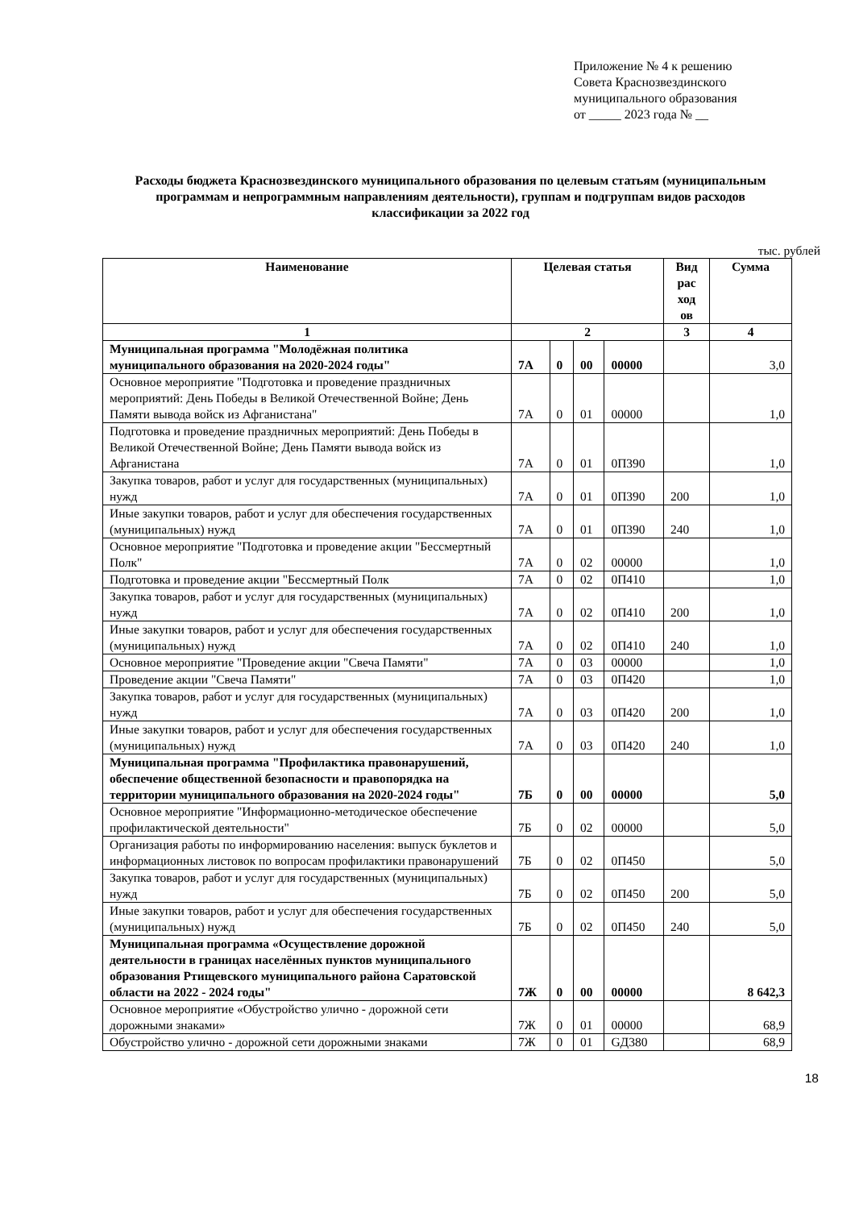Приложение № 4 к решению
Совета Краснозвездинского
муниципального образования
от _____ 2023 года № __
Расходы бюджета Краснозвездинского муниципального образования по целевым статьям (муниципальным программам и непрограммным направлениям деятельности), группам и подгруппам видов расходов классификации за 2022 год
тыс. рублей
| Наименование | Целевая статья | | | | Вид рас ход ов | Сумма |
| --- | --- | --- | --- | --- | --- | --- |
| 1 | 2 | | | | 3 | 4 |
| Муниципальная программа "Молодёжная политика муниципального образования на 2020-2024 годы" | 7А | 0 | 00 | 00000 | | 3,0 |
| Основное мероприятие "Подготовка и проведение праздничных мероприятий: День Победы в Великой Отечественной Войне; День Памяти вывода войск из Афганистана" | 7А | 0 | 01 | 00000 | | 1,0 |
| Подготовка и проведение праздничных мероприятий: День Победы в Великой Отечественной Войне; День Памяти вывода войск из Афганистана | 7А | 0 | 01 | 0П390 | | 1,0 |
| Закупка товаров, работ и услуг для государственных (муниципальных) нужд | 7А | 0 | 01 | 0П390 | 200 | 1,0 |
| Иные закупки товаров, работ и услуг для обеспечения государственных (муниципальных) нужд | 7А | 0 | 01 | 0П390 | 240 | 1,0 |
| Основное мероприятие "Подготовка и проведение акции "Бессмертный Полк" | 7А | 0 | 02 | 00000 | | 1,0 |
| Подготовка и проведение акции "Бессмертный Полк | 7А | 0 | 02 | 0П410 | | 1,0 |
| Закупка товаров, работ и услуг для государственных (муниципальных) нужд | 7А | 0 | 02 | 0П410 | 200 | 1,0 |
| Иные закупки товаров, работ и услуг для обеспечения государственных (муниципальных) нужд | 7А | 0 | 02 | 0П410 | 240 | 1,0 |
| Основное мероприятие "Проведение акции "Свеча Памяти" | 7А | 0 | 03 | 00000 | | 1,0 |
| Проведение акции "Свеча Памяти" | 7А | 0 | 03 | 0П420 | | 1,0 |
| Закупка товаров, работ и услуг для государственных (муниципальных) нужд | 7А | 0 | 03 | 0П420 | 200 | 1,0 |
| Иные закупки товаров, работ и услуг для обеспечения государственных (муниципальных) нужд | 7А | 0 | 03 | 0П420 | 240 | 1,0 |
| Муниципальная программа "Профилактика правонарушений, обеспечение общественной безопасности и правопорядка на территории муниципального образования на 2020-2024 годы" | 7Б | 0 | 00 | 00000 | | 5,0 |
| Основное мероприятие "Информационно-методическое обеспечение профилактической деятельности" | 7Б | 0 | 02 | 00000 | | 5,0 |
| Организация работы по информированию населения: выпуск буклетов и информационных листовок по вопросам профилактики правонарушений | 7Б | 0 | 02 | 0П450 | | 5,0 |
| Закупка товаров, работ и услуг для государственных (муниципальных) нужд | 7Б | 0 | 02 | 0П450 | 200 | 5,0 |
| Иные закупки товаров, работ и услуг для обеспечения государственных (муниципальных) нужд | 7Б | 0 | 02 | 0П450 | 240 | 5,0 |
| Муниципальная программа «Осуществление дорожной деятельности в границах населённых пунктов муниципального образования Ртищевского муниципального района Саратовской области на 2022 - 2024 годы" | 7Ж | 0 | 00 | 00000 | | 8 642,3 |
| Основное мероприятие «Обустройство улично - дорожной сети дорожными знаками» | 7Ж | 0 | 01 | 00000 | | 68,9 |
| Обустройство улично - дорожной сети дорожными знаками | 7Ж | 0 | 01 | GД380 | | 68,9 |
18